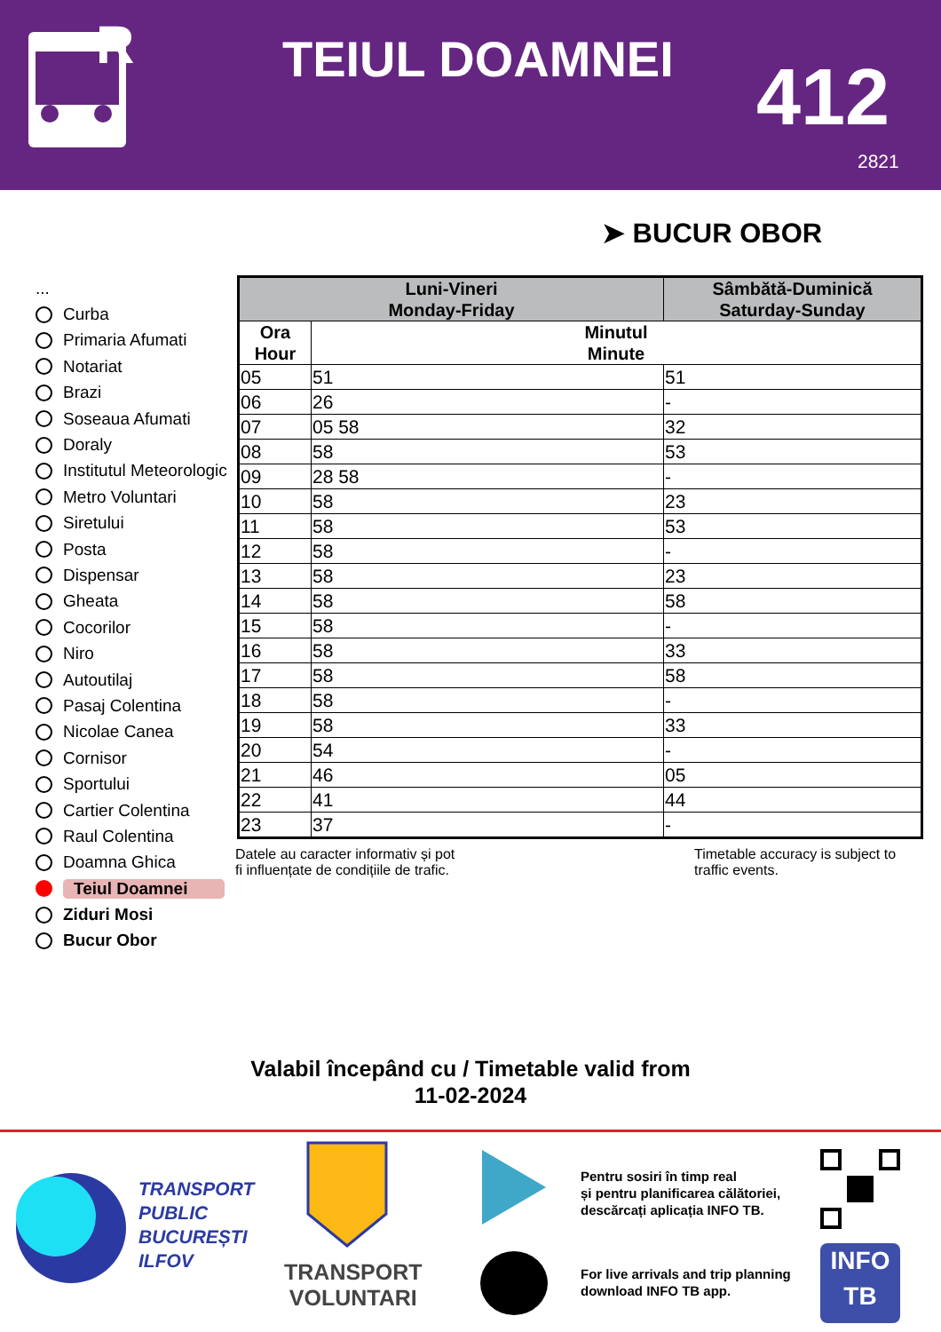R
TEIUL DOAMNEI 412
2821
➤ BUCUR OBOR
...
Curba
Primaria Afumati
Notariat
Brazi
Soseaua Afumati
Doraly
Institutul Meteorologic
Metro Voluntari
Siretului
Posta
Dispensar
Gheata
Cocorilor
Niro
Autoutilaj
Pasaj Colentina
Nicolae Canea
Cornisor
Sportului
Cartier Colentina
Raul Colentina
Doamna Ghica
Teiul Doamnei
Ziduri Mosi
Bucur Obor
| Luni-Vineri Monday-Friday | | Sâmbătă-Duminică Saturday-Sunday |
| --- | --- | --- |
| Ora Hour | Minutul Minute | |
| 05 | 51 | 51 |
| 06 | 26 | - |
| 07 | 05 58 | 32 |
| 08 | 58 | 53 |
| 09 | 28 58 | - |
| 10 | 58 | 23 |
| 11 | 58 | 53 |
| 12 | 58 | - |
| 13 | 58 | 23 |
| 14 | 58 | 58 |
| 15 | 58 | - |
| 16 | 58 | 33 |
| 17 | 58 | 58 |
| 18 | 58 | - |
| 19 | 58 | 33 |
| 20 | 54 | - |
| 21 | 46 | 05 |
| 22 | 41 | 44 |
| 23 | 37 | - |
Datele au caracter informativ și pot
fi influențate de condițiile de trafic.
Timetable accuracy is subject to
traffic events.
Valabil începând cu / Timetable valid from
11-02-2024
TRANSPORT
PUBLIC
BUCUREȘTI
ILFOV
TRANSPORT
VOLUNTARI
Pentru sosiri în timp real
și pentru planificarea călătoriei,
descărcați aplicația INFO TB.
For live arrivals and trip planning
download INFO TB app.
INFO
TB